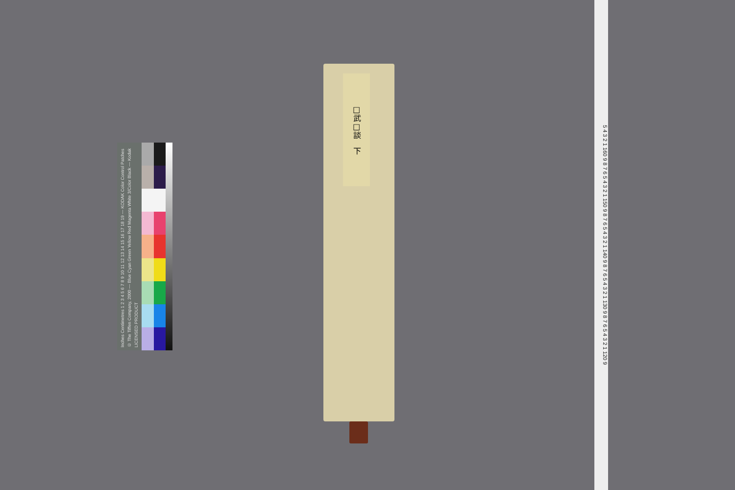Inches Centimetres 1 2 3 4 5 6 7 8 9 10 11 12 13 14 15 16 17 18 19 — KODAK Color Control Patches © The Tiffen Company, 2000 — Blue Cyan Green Yellow Red Magenta White 3/Color Black — Kodak LICENSED PRODUCT
□武□談　下
5 4 3 2 1 160 9 8 7 6 5 4 3 2 1 150 9 8 7 6 5 4 3 2 1 140 9 8 7 6 5 4 3 2 1 130 9 8 7 6 5 4 3 2 1 120 9